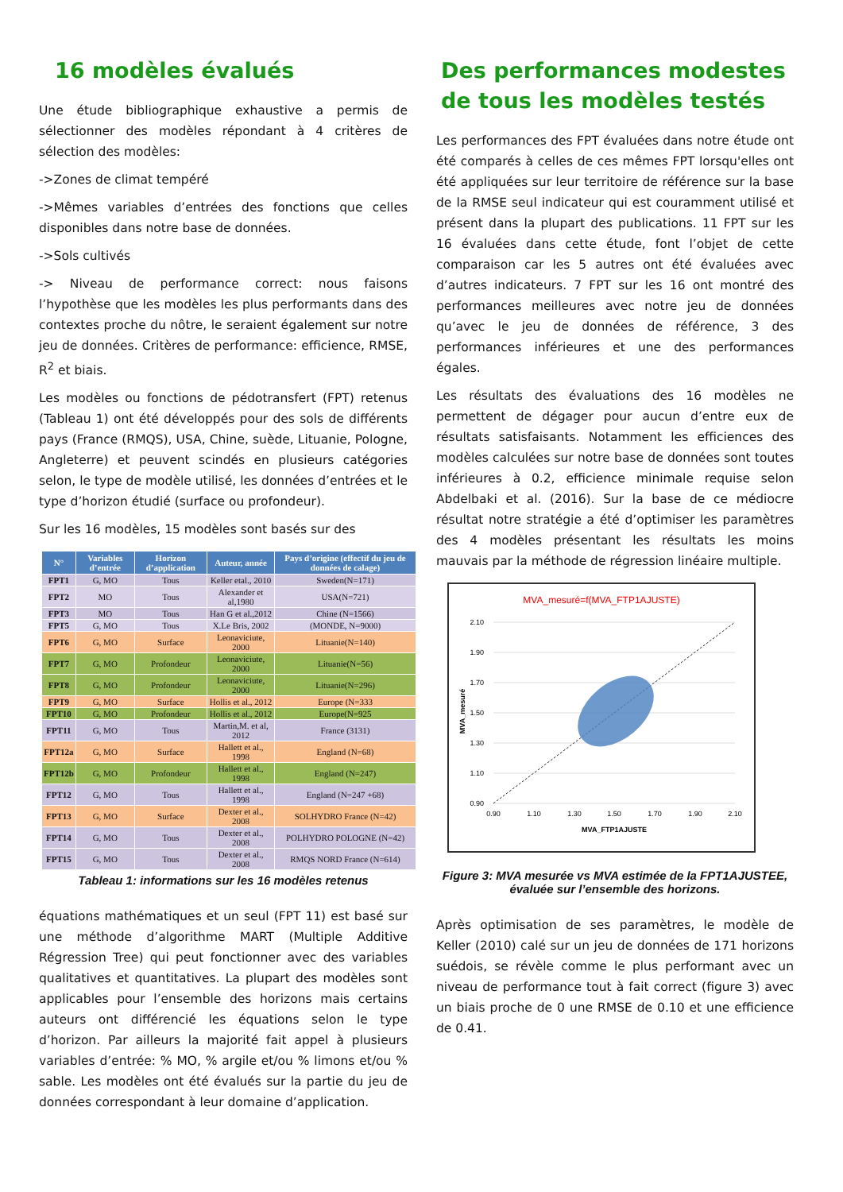16 modèles évalués
Une étude bibliographique exhaustive a permis de sélectionner des modèles répondant à 4 critères de sélection des modèles:
->Zones de climat tempéré
->Mêmes variables d’entrées des fonctions que celles disponibles dans notre base de données.
->Sols cultivés
-> Niveau de performance correct: nous faisons l’hypothèse que les modèles les plus performants dans des contextes proche du nôtre, le seraient également sur notre jeu de données. Critères de performance: efficience, RMSE, R<sup>2</sup> et biais.
Les modèles ou fonctions de pédotransfert (FPT) retenus (Tableau 1) ont été développés pour des sols de différents pays (France (RMQS), USA, Chine, suède, Lituanie, Pologne, Angleterre) et peuvent scindés en plusieurs catégories selon, le type de modèle utilisé, les données d’entrées et le type d’horizon étudié (surface ou profondeur).
Sur les 16 modèles, 15 modèles sont basés sur des
| N° | Variables d’entrée | Horizon d’application | Auteur, année | Pays d’origine (effectif du jeu de données de calage) |
| --- | --- | --- | --- | --- |
| FPT1 | G, MO | Tous | Keller etal., 2010 | Sweden(N=171) |
| FPT2 | MO | Tous | Alexander et al,1980 | USA(N=721) |
| FPT3 | MO | Tous | Han G et al.,2012 | Chine (N=1566) |
| FPT5 | G, MO | Tous | X.Le Bris, 2002 | (MONDE, N=9000) |
| FPT6 | G, MO | Surface | Leonaviciute, 2000 | Lituanie(N=140) |
| FPT7 | G, MO | Profondeur | Leonaviciute, 2000 | Lituanie(N=56) |
| FPT8 | G, MO | Profondeur | Leonaviciute, 2000 | Lituanie(N=296) |
| FPT9 | G, MO | Surface | Hollis et al., 2012 | Europe (N=333 |
| FPT10 | G, MO | Profondeur | Hollis et al., 2012 | Europe(N=925 |
| FPT11 | G, MO | Tous | Martin,M. et al, 2012 | France (3131) |
| FPT12a | G, MO | Surface | Hallett et al., 1998 | England (N=68) |
| FPT12b | G, MO | Profondeur | Hallett et al., 1998 | England (N=247) |
| FPT12 | G, MO | Tous | Hallett et al., 1998 | England (N=247 +68) |
| FPT13 | G, MO | Surface | Dexter et al., 2008 | SOLHYDRO France (N=42) |
| FPT14 | G, MO | Tous | Dexter et al., 2008 | POLHYDRO POLOGNE (N=42) |
| FPT15 | G, MO | Tous | Dexter et al., 2008 | RMQS NORD France (N=614) |
Tableau 1: informations sur les 16 modèles retenus
équations mathématiques et un seul (FPT 11) est basé sur une méthode d’algorithme MART (Multiple Additive Régression Tree) qui peut fonctionner avec des variables qualitatives et quantitatives. La plupart des modèles sont applicables pour l’ensemble des horizons mais certains auteurs ont différencié les équations selon le type d’horizon. Par ailleurs la majorité fait appel à plusieurs variables d’entrée: % MO, % argile et/ou % limons et/ou % sable. Les modèles ont été évalués sur la partie du jeu de données correspondant à leur domaine d’application.
Des performances modestes de tous les modèles testés
Les performances des FPT évaluées dans notre étude ont été comparés à celles de ces mêmes FPT lorsqu'elles ont été appliquées sur leur territoire de référence sur la base de la RMSE seul indicateur qui est couramment utilisé et présent dans la plupart des publications. 11 FPT sur les 16 évaluées dans cette étude, font l’objet de cette comparaison car les 5 autres ont été évaluées avec d’autres indicateurs. 7 FPT sur les 16 ont montré des performances meilleures avec notre jeu de données qu’avec le jeu de données de référence, 3 des performances inférieures et une des performances égales.
Les résultats des évaluations des 16 modèles ne permettent de dégager pour aucun d’entre eux de résultats satisfaisants. Notamment les efficiences des modèles calculées sur notre base de données sont toutes inférieures à 0.2, efficience minimale requise selon Abdelbaki et al. (2016). Sur la base de ce médiocre résultat notre stratégie a été d’optimiser les paramètres des 4 modèles présentant les résultats les moins mauvais par la méthode de régression linéaire multiple.
MVA_mesuré=f(MVA_FTP1AJUSTE)
2.10
1.90
1.70
1.50
1.30
1.10
0.90
0.90
1.10
1.30
1.50
1.70
1.90
2.10
MVA_FTP1AJUSTE
MVA_mesuré
Figure 3: MVA mesurée vs MVA estimée de la FPT1AJUSTEE, évaluée sur l’ensemble des horizons.
Après optimisation de ses paramètres, le modèle de Keller (2010) calé sur un jeu de données de 171 horizons suédois, se révèle comme le plus performant avec un niveau de performance tout à fait correct (figure 3) avec un biais proche de 0 une RMSE de 0.10 et une efficience de 0.41.